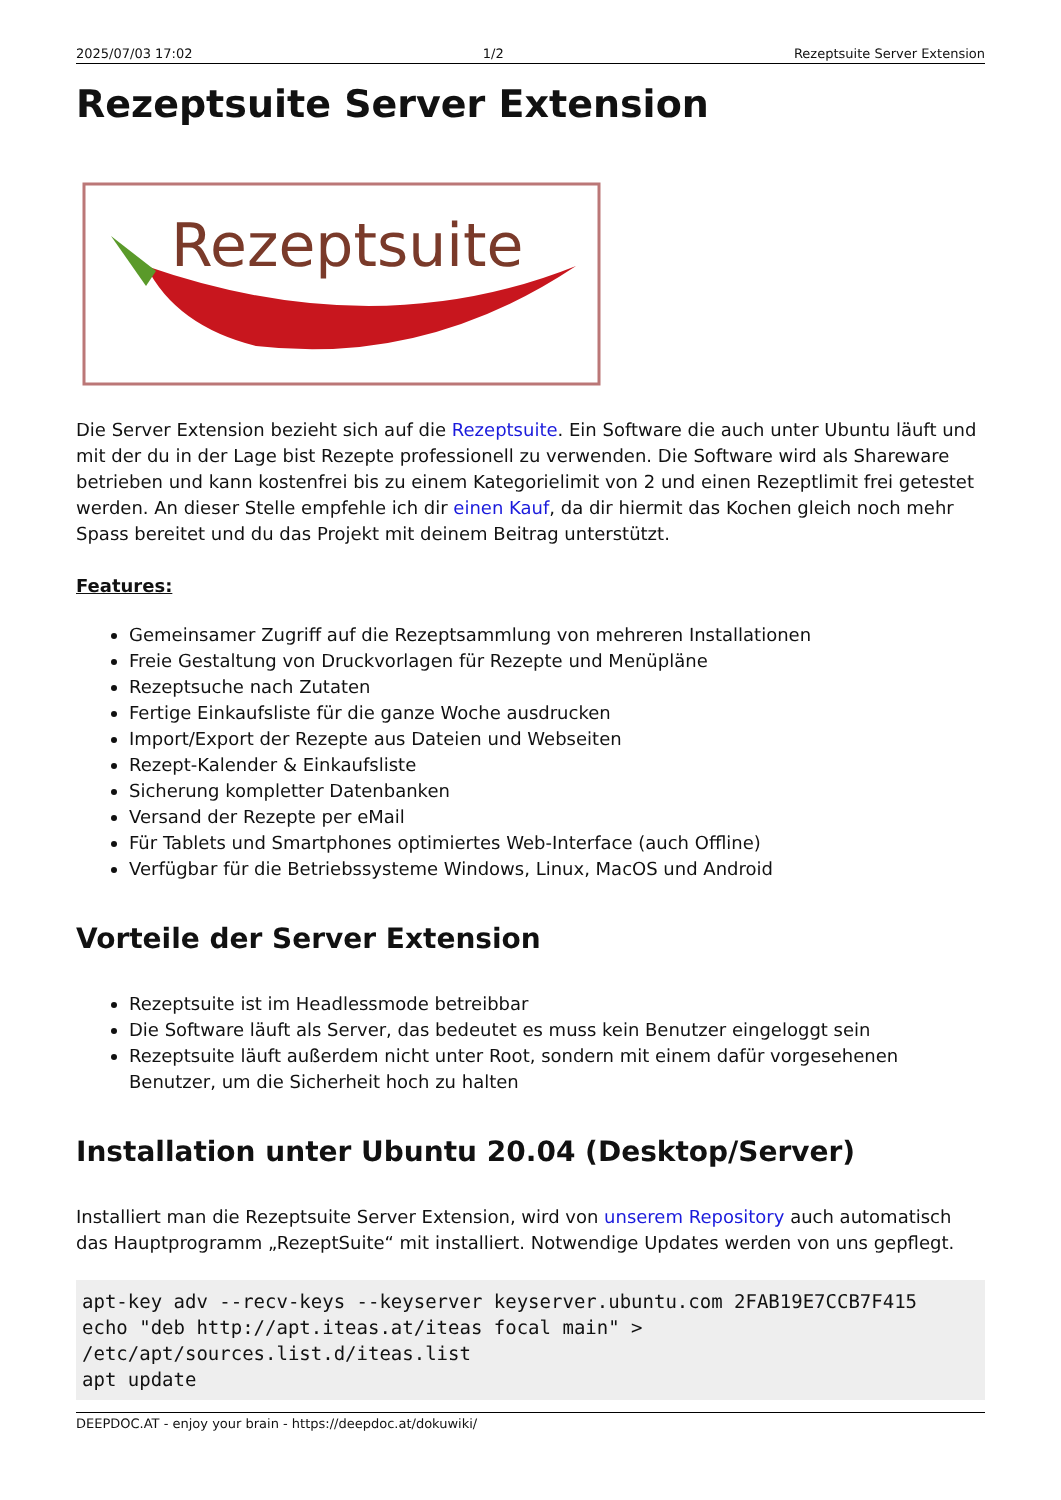2025/07/03 17:02 1/2 Rezeptsuite Server Extension
Rezeptsuite Server Extension
Rezeptsuite
Die Server Extension bezieht sich auf die Rezeptsuite. Ein Software die auch unter Ubuntu läuft und mit der du in der Lage bist Rezepte professionell zu verwenden. Die Software wird als Shareware betrieben und kann kostenfrei bis zu einem Kategorielimit von 2 und einen Rezeptlimit frei getestet werden. An dieser Stelle empfehle ich dir einen Kauf, da dir hiermit das Kochen gleich noch mehr Spass bereitet und du das Projekt mit deinem Beitrag unterstützt.
Features:
Gemeinsamer Zugriff auf die Rezeptsammlung von mehreren Installationen
Freie Gestaltung von Druckvorlagen für Rezepte und Menüpläne
Rezeptsuche nach Zutaten
Fertige Einkaufsliste für die ganze Woche ausdrucken
Import/Export der Rezepte aus Dateien und Webseiten
Rezept-Kalender & Einkaufsliste
Sicherung kompletter Datenbanken
Versand der Rezepte per eMail
Für Tablets und Smartphones optimiertes Web-Interface (auch Offline)
Verfügbar für die Betriebssysteme Windows, Linux, MacOS und Android
Vorteile der Server Extension
Rezeptsuite ist im Headlessmode betreibbar
Die Software läuft als Server, das bedeutet es muss kein Benutzer eingeloggt sein
Rezeptsuite läuft außerdem nicht unter Root, sondern mit einem dafür vorgesehenen Benutzer, um die Sicherheit hoch zu halten
Installation unter Ubuntu 20.04 (Desktop/Server)
Installiert man die Rezeptsuite Server Extension, wird von unserem Repository auch automatisch das Hauptprogramm „RezeptSuite“ mit installiert. Notwendige Updates werden von uns gepflegt.
apt-key adv --recv-keys --keyserver keyserver.ubuntu.com 2FAB19E7CCB7F415
echo "deb http://apt.iteas.at/iteas focal main" >
/etc/apt/sources.list.d/iteas.list
apt update
DEEPDOC.AT - enjoy your brain - https://deepdoc.at/dokuwiki/